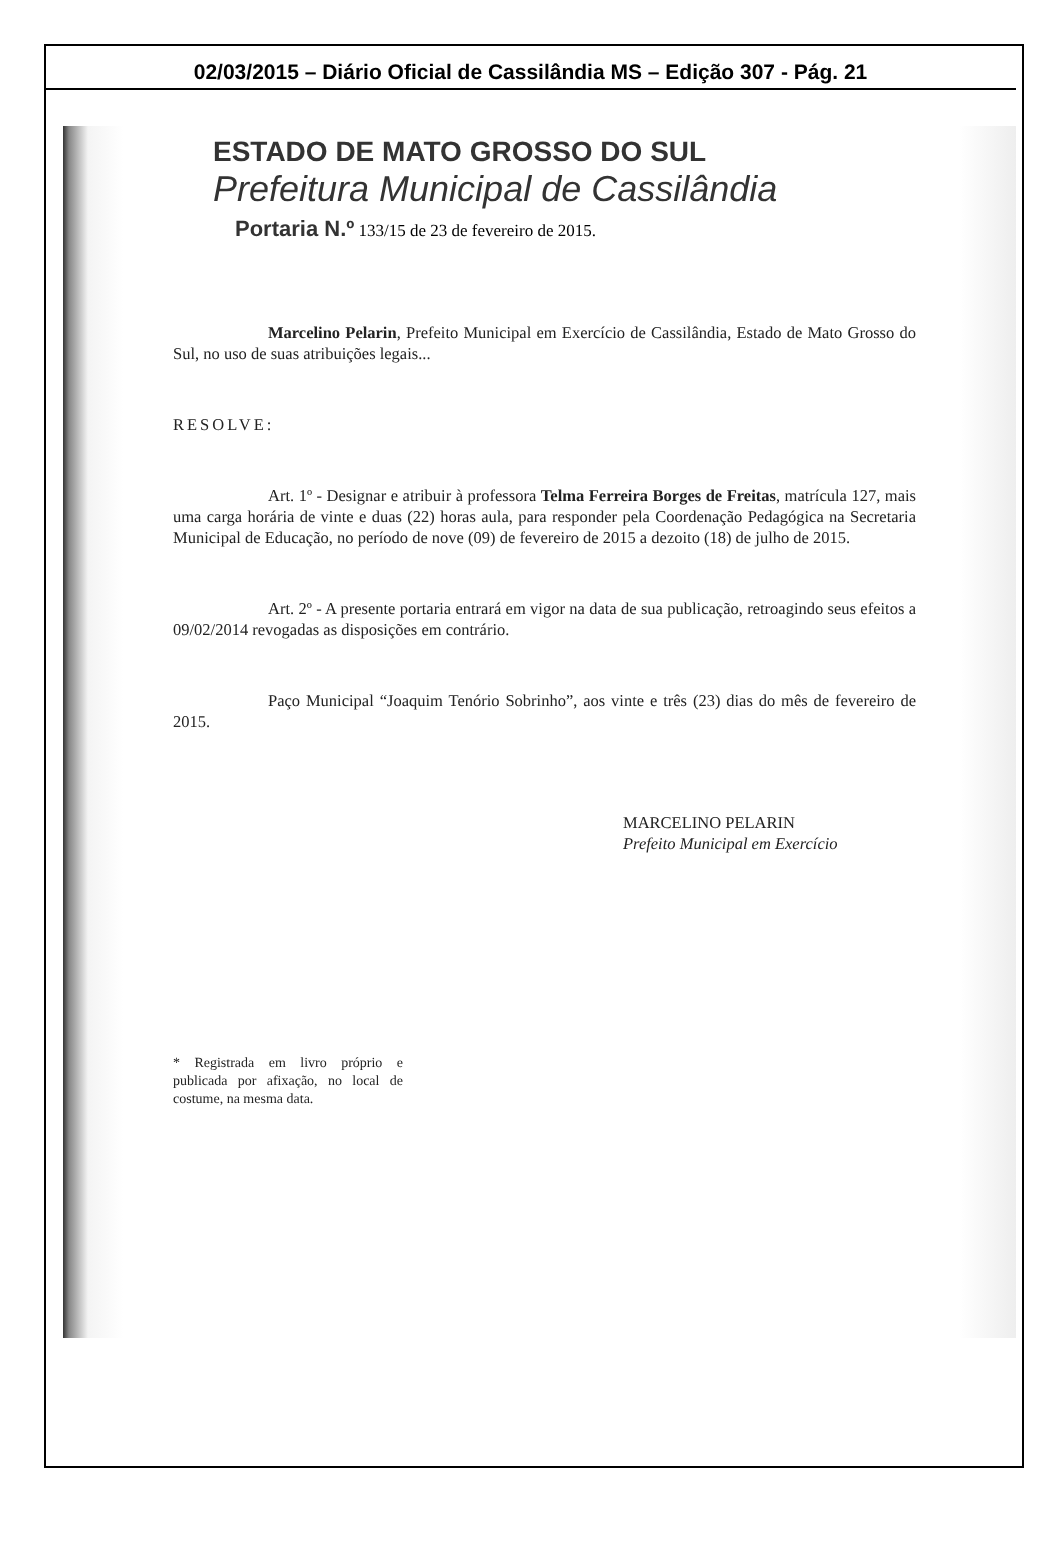02/03/2015 – Diário Oficial de Cassilândia MS – Edição 307 - Pág. 21
ESTADO DE MATO GROSSO DO SUL
Prefeitura Municipal de Cassilândia
Portaria N.º 133/15 de 23 de fevereiro de 2015.
Marcelino Pelarin, Prefeito Municipal em Exercício de Cassilândia, Estado de Mato Grosso do Sul, no uso de suas atribuições legais...
RESOLVE:
Art. 1º - Designar e atribuir à professora Telma Ferreira Borges de Freitas, matrícula 127, mais uma carga horária de vinte e duas (22) horas aula, para responder pela Coordenação Pedagógica na Secretaria Municipal de Educação, no período de nove (09) de fevereiro de 2015 a dezoito (18) de julho de 2015.
Art. 2º - A presente portaria entrará em vigor na data de sua publicação, retroagindo seus efeitos a 09/02/2014 revogadas as disposições em contrário.
Paço Municipal “Joaquim Tenório Sobrinho”, aos vinte e três (23) dias do mês de fevereiro de 2015.
MARCELINO PELARIN
Prefeito Municipal em Exercício
* Registrada em livro próprio e publicada por afixação, no local de costume, na mesma data.